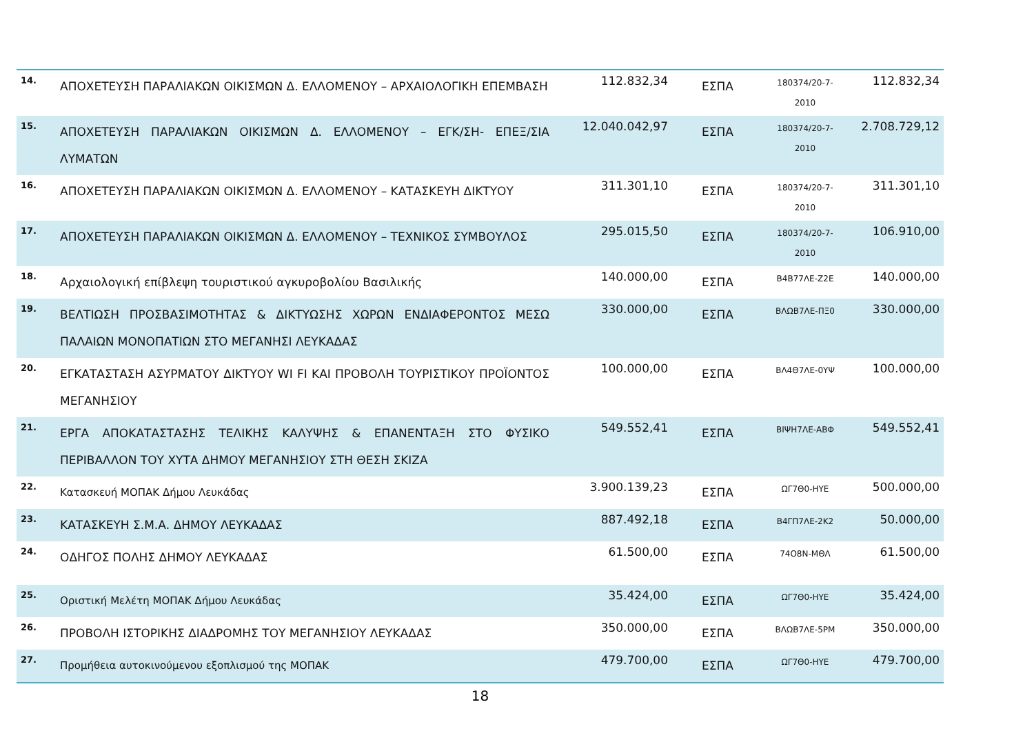| 14. | ΑΠΟΧΕΤΕΥΣΗ ΠΑΡΑΛΙΑΚΩΝ ΟΙΚΙΣΜΩΝ Δ. ΕΛΛΟΜΕΝΟΥ – ΑΡΧΑΙΟΛΟΓΙΚΗ ΕΠΕΜΒΑΣΗ | 112.832,34 | ΕΣΠΑ | 180374/20-7-2010 | 112.832,34 |
| 15. | ΑΠΟΧΕΤΕΥΣΗ ΠΑΡΑΛΙΑΚΩΝ ΟΙΚΙΣΜΩΝ Δ. ΕΛΛΟΜΕΝΟΥ – ΕΓΚ/ΣΗ- ΕΠΕΞ/ΣΙΑ ΛΥΜΑΤΩΝ | 12.040.042,97 | ΕΣΠΑ | 180374/20-7-2010 | 2.708.729,12 |
| 16. | ΑΠΟΧΕΤΕΥΣΗ ΠΑΡΑΛΙΑΚΩΝ ΟΙΚΙΣΜΩΝ Δ. ΕΛΛΟΜΕΝΟΥ – ΚΑΤΑΣΚΕΥΗ ΔΙΚΤΥΟΥ | 311.301,10 | ΕΣΠΑ | 180374/20-7-2010 | 311.301,10 |
| 17. | ΑΠΟΧΕΤΕΥΣΗ ΠΑΡΑΛΙΑΚΩΝ ΟΙΚΙΣΜΩΝ Δ. ΕΛΛΟΜΕΝΟΥ – ΤΕΧΝΙΚΟΣ ΣΥΜΒΟΥΛΟΣ | 295.015,50 | ΕΣΠΑ | 180374/20-7-2010 | 106.910,00 |
| 18. | Αρχαιολογική επίβλεψη τουριστικού αγκυροβολίου Βασιλικής | 140.000,00 | ΕΣΠΑ | Β4Β77ΛΕ-Ζ2Ε | 140.000,00 |
| 19. | ΒΕΛΤΙΩΣΗ ΠΡΟΣΒΑΣΙΜΟΤΗΤΑΣ & ΔΙΚΤΥΩΣΗΣ ΧΩΡΩΝ ΕΝΔΙΑΦΕΡΟΝΤΟΣ ΜΕΣΩ ΠΑΛΑΙΩΝ ΜΟΝΟΠΑΤΙΩΝ ΣΤΟ ΜΕΓΑΝΗΣΙ ΛΕΥΚΑΔΑΣ | 330.000,00 | ΕΣΠΑ | ΒΛΩΒ7ΛΕ-ΠΞ0 | 330.000,00 |
| 20. | ΕΓΚΑΤΑΣΤΑΣΗ ΑΣΥΡΜΑΤΟΥ ΔΙΚΤΥΟΥ WI FI ΚΑΙ ΠΡΟΒΟΛΗ ΤΟΥΡΙΣΤΙΚΟΥ ΠΡΟΪΟΝΤΟΣ ΜΕΓΑΝΗΣΙΟΥ | 100.000,00 | ΕΣΠΑ | ΒΛ4Θ7ΛΕ-0ΥΨ | 100.000,00 |
| 21. | ΕΡΓΑ ΑΠΟΚΑΤΑΣΤΑΣΗΣ ΤΕΛΙΚΗΣ ΚΑΛΥΨΗΣ & ΕΠΑΝΕΝΤΑΞΗ ΣΤΟ ΦΥΣΙΚΟ ΠΕΡΙΒΑΛΛΟΝ ΤΟΥ ΧΥΤΑ ΔΗΜΟΥ ΜΕΓΑΝΗΣΙΟΥ ΣΤΗ ΘΕΣΗ ΣΚΙΖΑ | 549.552,41 | ΕΣΠΑ | ΒΙΨΗ7ΛΕ-ΑΒΦ | 549.552,41 |
| 22. | Κατασκευή ΜΟΠΑΚ Δήμου Λευκάδας | 3.900.139,23 | ΕΣΠΑ | ΩΓ7Θ0-ΗΥΕ | 500.000,00 |
| 23. | ΚΑΤΑΣΚΕΥΗ Σ.Μ.Α. ΔΗΜΟΥ ΛΕΥΚΑΔΑΣ | 887.492,18 | ΕΣΠΑ | Β4ΓΠ7ΛΕ-2Κ2 | 50.000,00 |
| 24. | ΟΔΗΓΟΣ ΠΟΛΗΣ ΔΗΜΟΥ ΛΕΥΚΑΔΑΣ | 61.500,00 | ΕΣΠΑ | 74Ο8Ν-ΜΘΛ | 61.500,00 |
| 25. | Οριστική Μελέτη ΜΟΠΑΚ Δήμου Λευκάδας | 35.424,00 | ΕΣΠΑ | ΩΓ7Θ0-ΗΥΕ | 35.424,00 |
| 26. | ΠΡΟΒΟΛΗ ΙΣΤΟΡΙΚΗΣ ΔΙΑΔΡΟΜΗΣ ΤΟΥ ΜΕΓΑΝΗΣΙΟΥ ΛΕΥΚΑΔΑΣ | 350.000,00 | ΕΣΠΑ | ΒΛΩΒ7ΛΕ-5ΡΜ | 350.000,00 |
| 27. | Προμήθεια αυτοκινούμενου εξοπλισμού της ΜΟΠΑΚ | 479.700,00 | ΕΣΠΑ | ΩΓ7Θ0-ΗΥΕ | 479.700,00 |
18